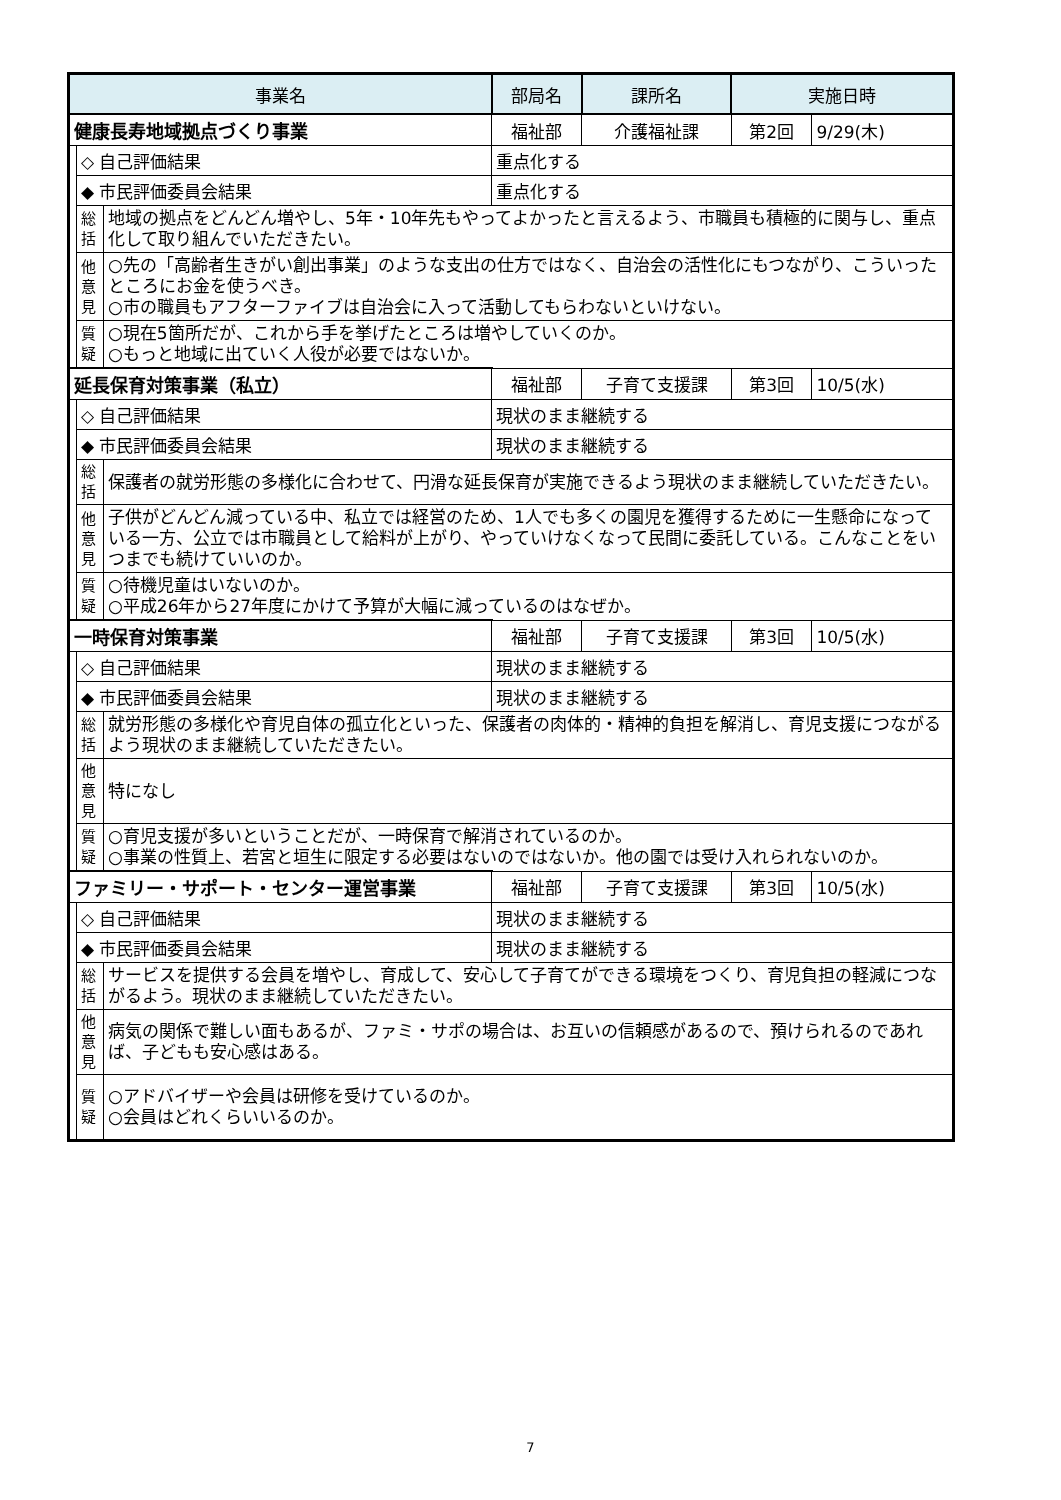| 事業名 | | | | 部局名 | 課所名 | 実施日時 | |
| --- | --- | --- | --- | --- | --- | --- | --- |
| 健康長寿地域拠点づくり事業 | | | | 福祉部 | 介護福祉課 | 第2回 | 9/29(木) |
| | ◇ 自己評価結果 | | 重点化する | | | | |
| | ◆ 市民評価委員会結果 | | 重点化する | | | | |
| | 総 括 | 地域の拠点をどんどん増やし、5年・10年先もやってよかったと言えるよう、市職員も積極的に関与し、重点化して取り組んでいただきたい。 | | | | | |
| | 他 意 見 | ○先の「高齢者生きがい創出事業」のような支出の仕方ではなく、自治会の活性化にもつながり、こういったところにお金を使うべき。 ○市の職員もアフターファイブは自治会に入って活動してもらわないといけない。 | | | | | |
| | 質 疑 | ○現在5箇所だが、これから手を挙げたところは増やしていくのか。 ○もっと地域に出ていく人役が必要ではないか。 | | | | | |
| 延長保育対策事業（私立） | | | | 福祉部 | 子育て支援課 | 第3回 | 10/5(水) |
| | ◇ 自己評価結果 | | 現状のまま継続する | | | | |
| | ◆ 市民評価委員会結果 | | 現状のまま継続する | | | | |
| | 総 括 | 保護者の就労形態の多様化に合わせて、円滑な延長保育が実施できるよう現状のまま継続していただきたい。 | | | | | |
| | 他 意 見 | 子供がどんどん減っている中、私立では経営のため、1人でも多くの園児を獲得するために一生懸命になっている一方、公立では市職員として給料が上がり、やっていけなくなって民間に委託している。こんなことをいつまでも続けていいのか。 | | | | | |
| | 質 疑 | ○待機児童はいないのか。 ○平成26年から27年度にかけて予算が大幅に減っているのはなぜか。 | | | | | |
| 一時保育対策事業 | | | | 福祉部 | 子育て支援課 | 第3回 | 10/5(水) |
| | ◇ 自己評価結果 | | 現状のまま継続する | | | | |
| | ◆ 市民評価委員会結果 | | 現状のまま継続する | | | | |
| | 総 括 | 就労形態の多様化や育児自体の孤立化といった、保護者の肉体的・精神的負担を解消し、育児支援につながるよう現状のまま継続していただきたい。 | | | | | |
| | 他 意 見 | 特になし | | | | | |
| | 質 疑 | ○育児支援が多いということだが、一時保育で解消されているのか。 ○事業の性質上、若宮と垣生に限定する必要はないのではないか。他の園では受け入れられないのか。 | | | | | |
| ファミリー・サポート・センター運営事業 | | | | 福祉部 | 子育て支援課 | 第3回 | 10/5(水) |
| | ◇ 自己評価結果 | | 現状のまま継続する | | | | |
| | ◆ 市民評価委員会結果 | | 現状のまま継続する | | | | |
| | 総 括 | サービスを提供する会員を増やし、育成して、安心して子育てができる環境をつくり、育児負担の軽減につながるよう。現状のまま継続していただきたい。 | | | | | |
| | 他 意 見 | 病気の関係で難しい面もあるが、ファミ・サポの場合は、お互いの信頼感があるので、預けられるのであれば、子どもも安心感はある。 | | | | | |
| | 質 疑 | ○アドバイザーや会員は研修を受けているのか。 ○会員はどれくらいいるのか。 | | | | | |
7